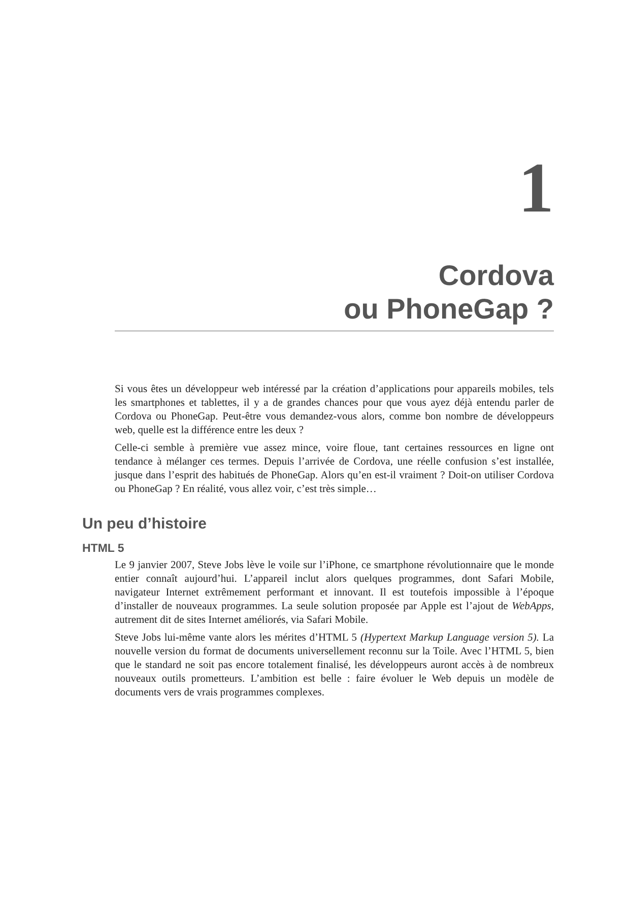1
Cordova
ou PhoneGap ?
Si vous êtes un développeur web intéressé par la création d’applications pour appareils mobiles, tels les smartphones et tablettes, il y a de grandes chances pour que vous ayez déjà entendu parler de Cordova ou PhoneGap. Peut-être vous demandez-vous alors, comme bon nombre de développeurs web, quelle est la différence entre les deux ?
Celle-ci semble à première vue assez mince, voire floue, tant certaines ressources en ligne ont tendance à mélanger ces termes. Depuis l’arrivée de Cordova, une réelle confusion s’est installée, jusque dans l’esprit des habitués de PhoneGap. Alors qu’en est-il vraiment ? Doit-on utiliser Cordova ou PhoneGap ? En réalité, vous allez voir, c’est très simple…
Un peu d’histoire
HTML 5
Le 9 janvier 2007, Steve Jobs lève le voile sur l’iPhone, ce smartphone révolutionnaire que le monde entier connaît aujourd’hui. L’appareil inclut alors quelques programmes, dont Safari Mobile, navigateur Internet extrêmement performant et innovant. Il est toutefois impossible à l’époque d’installer de nouveaux programmes. La seule solution proposée par Apple est l’ajout de WebApps, autrement dit de sites Internet améliorés, via Safari Mobile.
Steve Jobs lui-même vante alors les mérites d’HTML 5 (Hypertext Markup Language version 5). La nouvelle version du format de documents universellement reconnu sur la Toile. Avec l’HTML 5, bien que le standard ne soit pas encore totalement finalisé, les développeurs auront accès à de nombreux nouveaux outils prometteurs. L’ambition est belle : faire évoluer le Web depuis un modèle de documents vers de vrais programmes complexes.